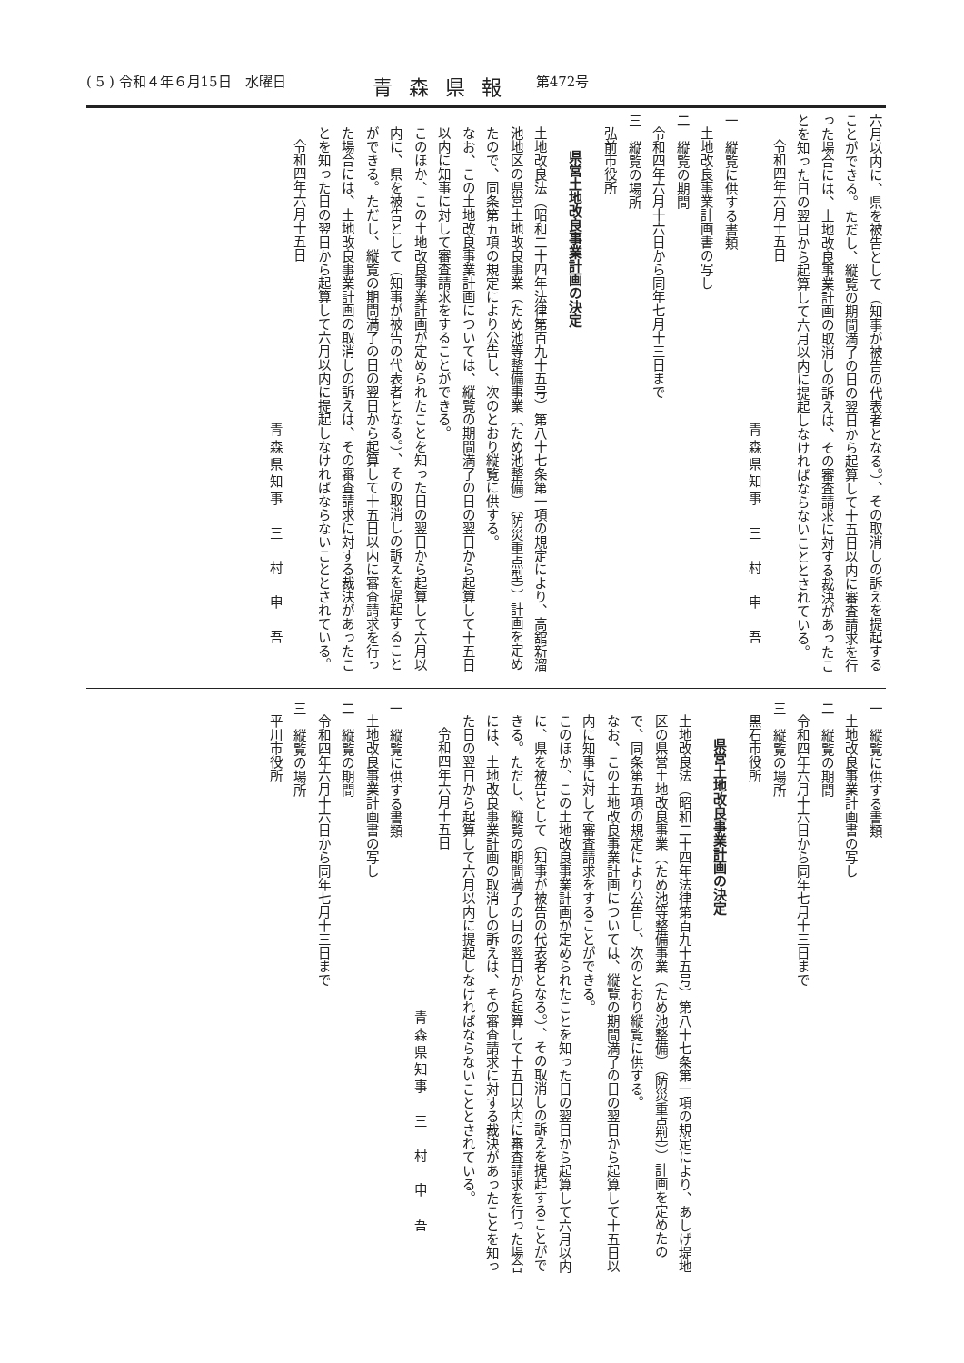( 5 ) 令和４年６月15日　水曜日 青森県報 第472号
六月以内に、県を被告として（知事が被告の代表者となる。）、その取消しの訴えを提起することができる。ただし、縦覧の期間満了の日の翌日から起算して十五日以内に審査請求を行った場合には、土地改良事業計画の取消しの訴えは、その審査請求に対する裁決があったことを知った日の翌日から起算して六月以内に提起しなければならないこととされている。
令和四年六月十五日
青森県知事　三　村　申　吾
一　縦覧に供する書類
土地改良事業計画書の写し
二　縦覧の期間
令和四年六月十六日から同年七月十三日まで
三　縦覧の場所
弘前市役所
県営土地改良事業計画の決定
土地改良法（昭和二十四年法律第百九十五号）第八十七条第一項の規定により、高舘新溜池地区の県営土地改良事業（ため池等整備事業（ため池整備）（防災重点型））計画を定めたので、同条第五項の規定により公告し、次のとおり縦覧に供する。
なお、この土地改良事業計画については、縦覧の期間満了の日の翌日から起算して十五日以内に知事に対して審査請求をすることができる。
このほか、この土地改良事業計画が定められたことを知った日の翌日から起算して六月以内に、県を被告として（知事が被告の代表者となる。）、その取消しの訴えを提起することができる。ただし、縦覧の期間満了の日の翌日から起算して十五日以内に審査請求を行った場合には、土地改良事業計画の取消しの訴えは、その審査請求に対する裁決があったことを知った日の翌日から起算して六月以内に提起しなければならないこととされている。
令和四年六月十五日
青森県知事　三　村　申　吾
一　縦覧に供する書類
土地改良事業計画書の写し
二　縦覧の期間
令和四年六月十六日から同年七月十三日まで
三　縦覧の場所
黒石市役所
県営土地改良事業計画の決定
土地改良法（昭和二十四年法律第百九十五号）第八十七条第一項の規定により、あしげ堤地区の県営土地改良事業（ため池等整備事業（ため池整備）（防災重点型））計画を定めたので、同条第五項の規定により公告し、次のとおり縦覧に供する。
なお、この土地改良事業計画については、縦覧の期間満了の日の翌日から起算して十五日以内に知事に対して審査請求をすることができる。
このほか、この土地改良事業計画が定められたことを知った日の翌日から起算して六月以内に、県を被告として（知事が被告の代表者となる。）、その取消しの訴えを提起することができる。ただし、縦覧の期間満了の日の翌日から起算して十五日以内に審査請求を行った場合には、土地改良事業計画の取消しの訴えは、その審査請求に対する裁決があったことを知った日の翌日から起算して六月以内に提起しなければならないこととされている。
令和四年六月十五日
青森県知事　三　村　申　吾
一　縦覧に供する書類
土地改良事業計画書の写し
二　縦覧の期間
令和四年六月十六日から同年七月十三日まで
三　縦覧の場所
平川市役所